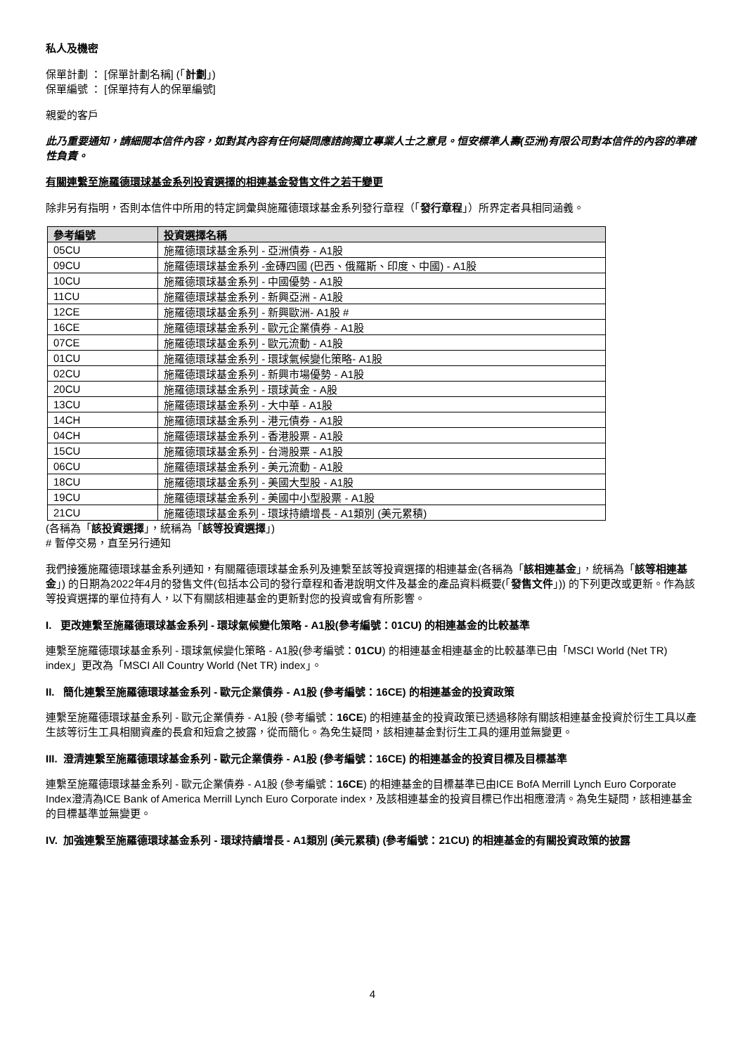私人及機密
保單計劃 ： [保單計劃名稱] (「計劃」)
保單編號 ： [保單持有人的保單編號]
親愛的客戶
此乃重要通知，請細閱本信件內容，如對其內容有任何疑問應諮詢獨立專業人士之意見。恒安標準人壽(亞洲)有限公司對本信件的內容的準確性負責。
有關連繫至施羅德環球基金系列投資選擇的相連基金發售文件之若干變更
除非另有指明，否則本信件中所用的特定詞彙與施羅德環球基金系列發行章程（「發行章程」）所界定者具相同涵義。
| 參考編號 | 投資選擇名稱 |
| --- | --- |
| 05CU | 施羅德環球基金系列 - 亞洲債券 - A1股 |
| 09CU | 施羅德環球基金系列 -金磚四國 (巴西、俄羅斯、印度、中國) - A1股 |
| 10CU | 施羅德環球基金系列 - 中國優勢 - A1股 |
| 11CU | 施羅德環球基金系列 - 新興亞洲 - A1股 |
| 12CE | 施羅德環球基金系列 - 新興歐洲- A1股 # |
| 16CE | 施羅德環球基金系列 - 歐元企業債券 - A1股 |
| 07CE | 施羅德環球基金系列 - 歐元流動 - A1股 |
| 01CU | 施羅德環球基金系列 - 環球氣候變化策略- A1股 |
| 02CU | 施羅德環球基金系列 - 新興市場優勢 - A1股 |
| 20CU | 施羅德環球基金系列 - 環球黃金 - A股 |
| 13CU | 施羅德環球基金系列 - 大中華 - A1股 |
| 14CH | 施羅德環球基金系列 - 港元債券 - A1股 |
| 04CH | 施羅德環球基金系列 - 香港股票 - A1股 |
| 15CU | 施羅德環球基金系列 - 台灣股票 - A1股 |
| 06CU | 施羅德環球基金系列 - 美元流動 - A1股 |
| 18CU | 施羅德環球基金系列 - 美國大型股 - A1股 |
| 19CU | 施羅德環球基金系列 - 美國中小型股票 - A1股 |
| 21CU | 施羅德環球基金系列 - 環球持續增長 - A1類別 (美元累積) |
(各稱為「該投資選擇」，統稱為「該等投資選擇」)
# 暫停交易，直至另行通知
我們接獲施羅德環球基金系列通知，有關羅德環球基金系列及連繫至該等投資選擇的相連基金(各稱為「該相連基金」，統稱為「該等相連基金」) 的日期為2022年4月的發售文件(包括本公司的發行章程和香港說明文件及基金的產品資料概要(「發售文件」)) 的下列更改或更新。作為該等投資選擇的單位持有人，以下有關該相連基金的更新對您的投資或會有所影響。
I. 更改連繫至施羅德環球基金系列 - 環球氣候變化策略 - A1股(參考編號：01CU) 的相連基金的比較基準
連繫至施羅德環球基金系列 - 環球氣候變化策略 - A1股(參考編號：01CU) 的相連基金相連基金的比較基準已由「MSCI World (Net TR) index」更改為「MSCI All Country World (Net TR) index」。
II. 簡化連繫至施羅德環球基金系列 - 歐元企業債券 - A1股 (參考編號：16CE) 的相連基金的投資政策
連繫至施羅德環球基金系列 - 歐元企業債券 - A1股 (參考編號：16CE) 的相連基金的投資政策已透過移除有關該相連基金投資於衍生工具以產生該等衍生工具相關資產的長倉和短倉之披露，從而簡化。為免生疑問，該相連基金對衍生工具的運用並無變更。
III. 澄清連繫至施羅德環球基金系列 - 歐元企業債券 - A1股 (參考編號：16CE) 的相連基金的投資目標及目標基準
連繫至施羅德環球基金系列 - 歐元企業債券 - A1股 (參考編號：16CE) 的相連基金的目標基準已由ICE BofA Merrill Lynch Euro Corporate Index澄清為ICE Bank of America Merrill Lynch Euro Corporate index，及該相連基金的投資目標已作出相應澄清。為免生疑問，該相連基金的目標基準並無變更。
IV. 加強連繫至施羅德環球基金系列 - 環球持續增長 - A1類別 (美元累積) (參考編號：21CU) 的相連基金的有關投資政策的披露
4